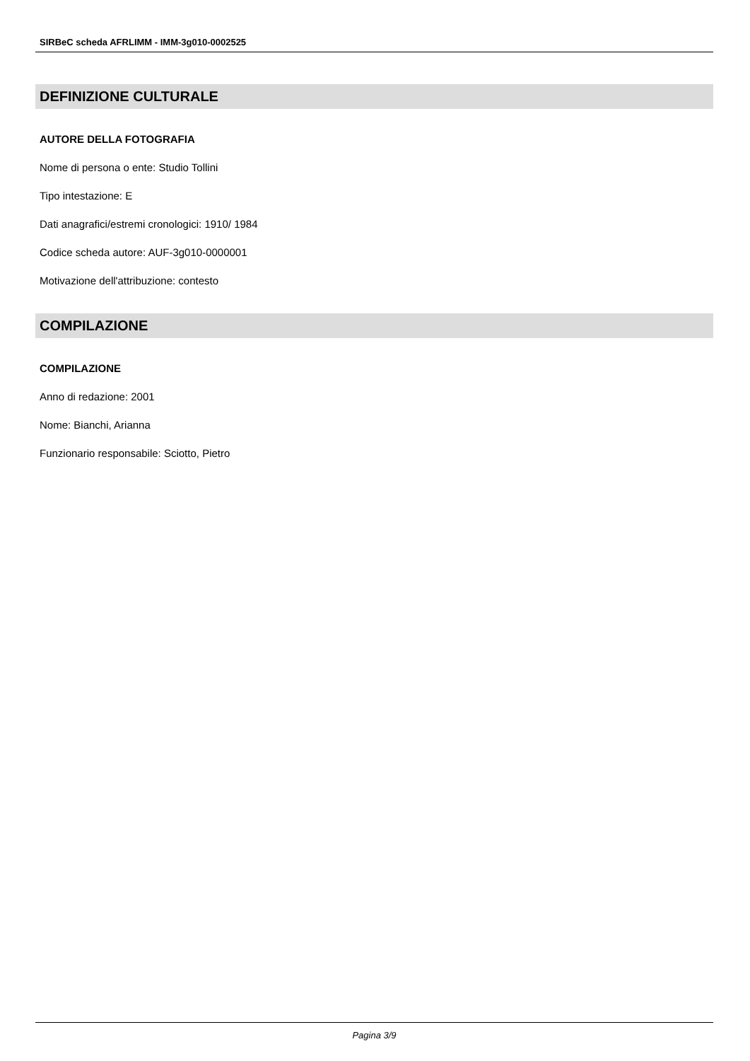SIRBeC scheda AFRLIMM - IMM-3g010-0002525
DEFINIZIONE CULTURALE
AUTORE DELLA FOTOGRAFIA
Nome di persona o ente: Studio Tollini
Tipo intestazione: E
Dati anagrafici/estremi cronologici: 1910/ 1984
Codice scheda autore: AUF-3g010-0000001
Motivazione dell'attribuzione: contesto
COMPILAZIONE
COMPILAZIONE
Anno di redazione: 2001
Nome: Bianchi, Arianna
Funzionario responsabile: Sciotto, Pietro
Pagina 3/9